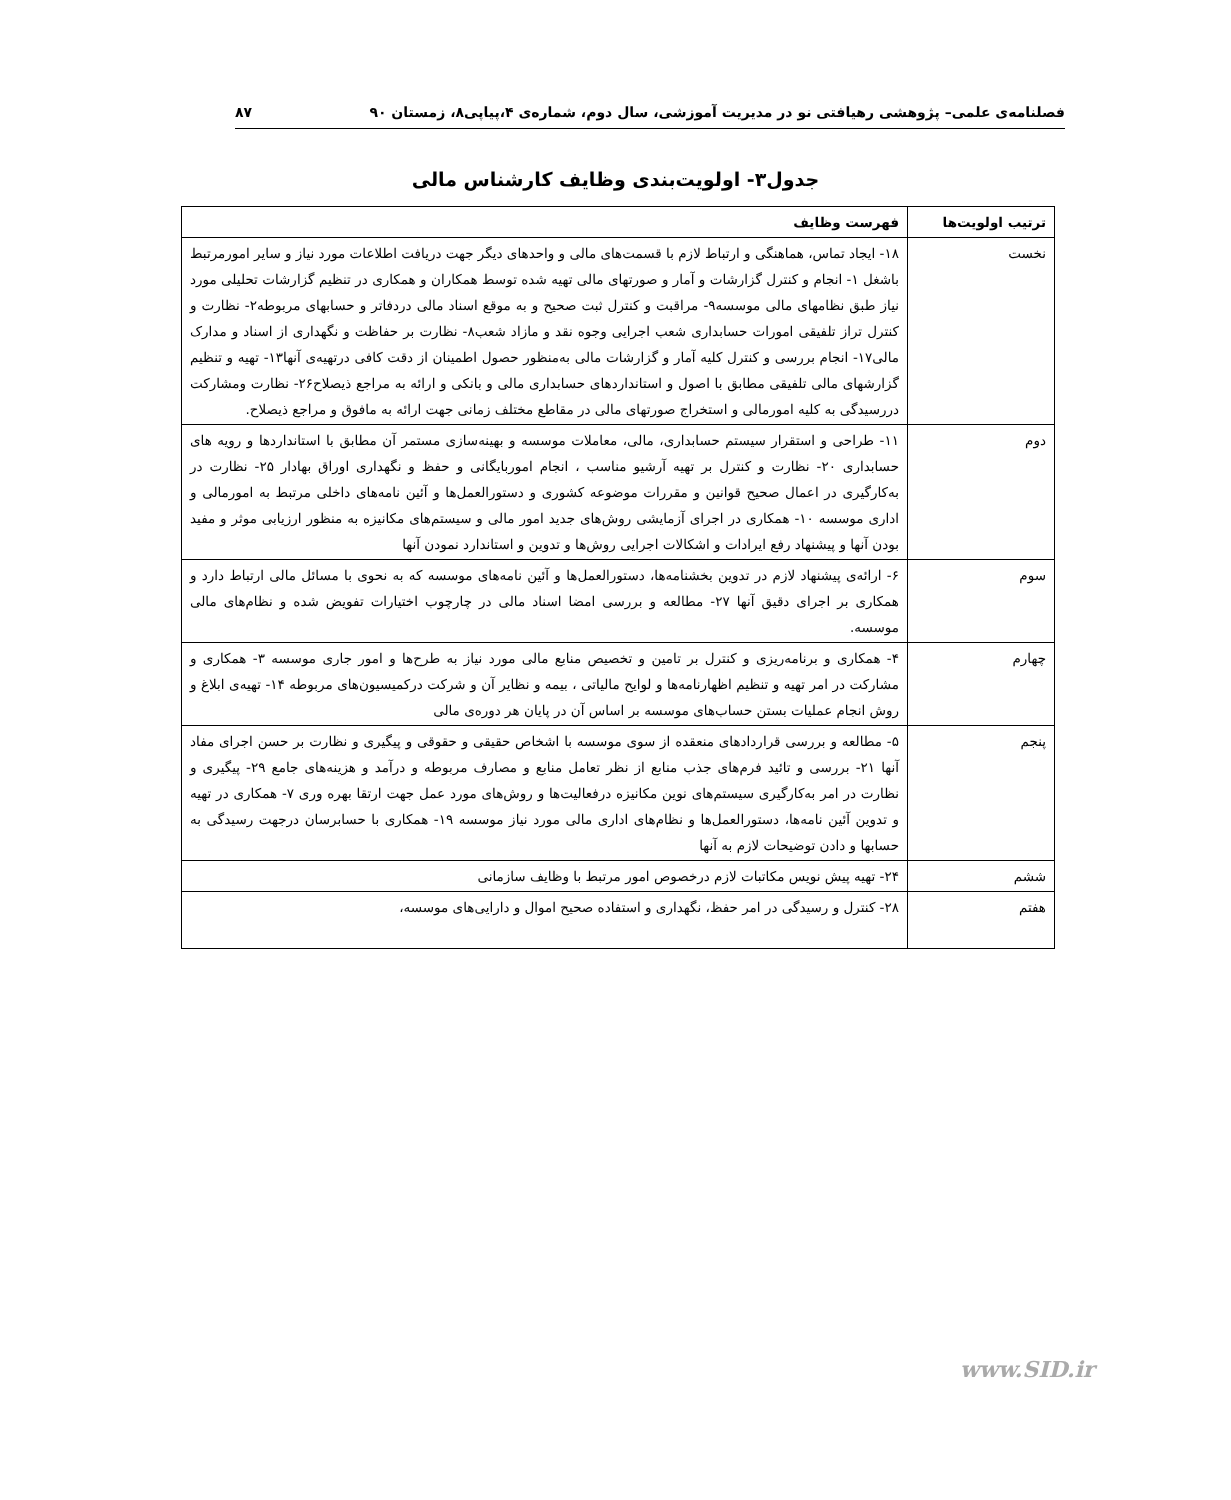فصلنامه‌ی علمی– پژوهشی رهیافتی نو در مدیریت آموزشی، سال دوم، شماره‌ی ۴،پیاپی۸، زمستان ۹۰ ۸۷
جدول۳- اولویت‌بندی وظایف کارشناس مالی
| ترتیب اولویت‌ها | فهرست وظایف |
| --- | --- |
| نخست | ۱۸- ایجاد تماس، هماهنگی و ارتباط لازم با قسمت‌های مالی و واحدهای دیگر جهت دریافت اطلاعات مورد نیاز و سایر امورمرتبط باشغل ۱- انجام و کنترل گزارشات و آمار و صورتهای مالی تهیه شده توسط همکاران و همکاری در تنظیم گزارشات تحلیلی مورد نیاز طبق نظامهای مالی موسسه۹- مراقبت و کنترل ثبت صحیح و به موقع اسناد مالی دردفاتر و حسابهای مربوطه۲- نظارت و کنترل تراز تلفیقی امورات حسابداری شعب اجرایی وجوه نقد و مازاد شعب۸- نظارت بر حفاظت و نگهداری از اسناد و مدارک مالی۱۷- انجام بررسی و کنترل کلیه آمار و گزارشات مالی به‌منظور حصول اطمینان از دقت کافی درتهیه‌ی آنها۱۳- تهیه و تنظیم گزارشهای مالی تلفیقی مطابق با اصول و استانداردهای حسابداری مالی و بانکی و ارائه به مراجع ذیصلاح۲۶- نظارت ومشارکت دررسیدگی به کلیه امورمالی و استخراج صورتهای مالی در مقاطع مختلف زمانی جهت ارائه به مافوق و مراجع ذیصلاح. |
| دوم | ۱۱- طراحی و استقرار سیستم حسابداری، مالی، معاملات موسسه و بهینه‌سازی مستمر آن مطابق با استانداردها و رویه های حسابداری ۲۰- نظارت و کنترل بر تهیه آرشیو مناسب ، انجام اموربایگانی و حفظ و نگهداری اوراق بهادار ۲۵- نظارت در به‌کارگیری در اعمال صحیح قوانین و مقررات موضوعه کشوری و دستورالعمل‌ها و آئین نامه‌های داخلی مرتبط به امورمالی و اداری موسسه ۱۰- همکاری در اجرای آزمایشی روش‌های جدید امور مالی و سیستم‌های مکانیزه به منظور ارزیابی موثر و مفید بودن آنها و پیشنهاد رفع ایرادات و اشکالات اجرایی روش‌ها و تدوین و استاندارد نمودن آنها |
| سوم | ۶- ارائه‌ی پیشنهاد لازم در تدوین بخشنامه‌ها، دستورالعمل‌ها و آئین نامه‌های موسسه که به نحوی با مسائل مالی ارتباط دارد و همکاری بر اجرای دقیق آنها ۲۷- مطالعه و بررسی امضا اسناد مالی در چارچوب اختیارات تفویض شده و نظام‌های مالی موسسه. |
| چهارم | ۴- همکاری و برنامه‌ریزی و کنترل بر تامین و تخصیص منابع مالی مورد نیاز به طرح‌ها و امور جاری موسسه ۳- همکاری و مشارکت در امر تهیه و تنظیم اظهارنامه‌ها و لوایح مالیاتی ، بیمه و نظایر آن و شرکت درکمیسیون‌های مربوطه ۱۴- تهیه‌ی ابلاغ و روش انجام عملیات بستن حساب‌های موسسه بر اساس آن در پایان هر دوره‌ی مالی |
| پنجم | ۵- مطالعه و بررسی قراردادهای منعقده از سوی موسسه با اشخاص حقیقی و حقوقی و پیگیری و نظارت بر حسن اجرای مفاد آنها ۲۱- بررسی و تائید فرم‌های جذب منابع از نظر تعامل منابع و مصارف مربوطه و درآمد و هزینه‌های جامع ۲۹- پیگیری و نظارت در امر به‌کارگیری سیستم‌های نوین مکانیزه درفعالیت‌ها و روش‌های مورد عمل جهت ارتقا بهره وری ۷- همکاری در تهیه و تدوین آئین نامه‌ها، دستورالعمل‌ها و نظام‌های اداری مالی مورد نیاز موسسه ۱۹- همکاری با حسابرسان درجهت رسیدگی به حسابها و دادن توضیحات لازم به آنها |
| ششم | ۲۴- تهیه پیش نویس مکاتبات لازم درخصوص امور مرتبط با وظایف سازمانی |
| هفتم | ۲۸- کنترل و رسیدگی در امر حفظ، نگهداری و استفاده صحیح اموال و دارایی‌های موسسه، |
www.SID.ir